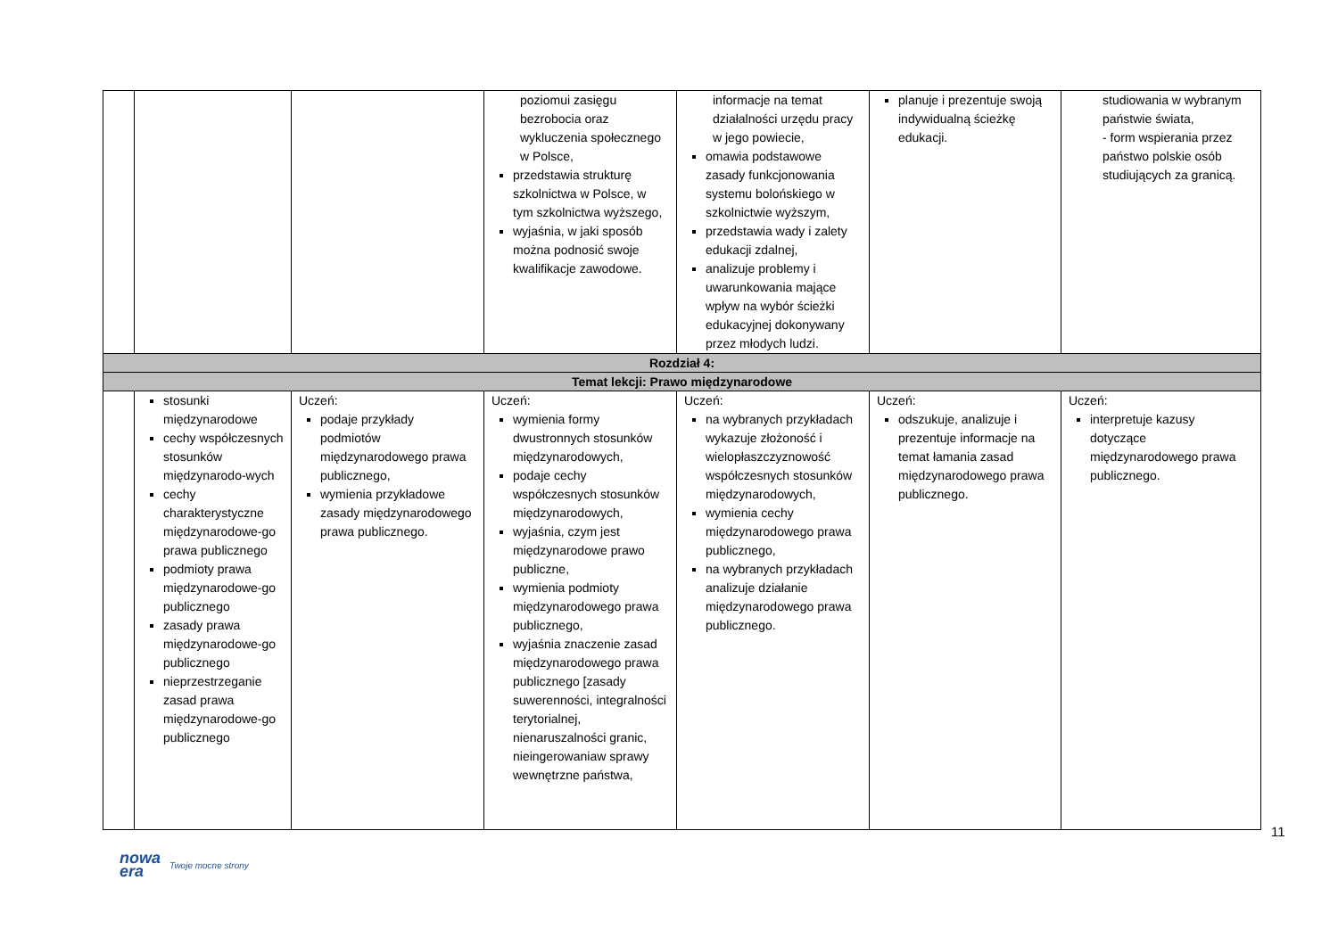| | | | poziomui zasięgu bezrobocia oraz wykluczenia społecznego w Polsce, przedstawia strukturę szkolnictwa w Polsce, w tym szkolnictwa wyższego, wyjaśnia, w jaki sposób można podnosić swoje kwalifikacje zawodowe. | informacje na temat działalności urzędu pracy w jego powiecie, omawia podstawowe zasady funkcjonowania systemu bolońskiego w szkolnictwie wyższym, przedstawia wady i zalety edukacji zdalnej, analizuje problemy i uwarunkowania mające wpływ na wybór ścieżki edukacyjnej dokonywany przez młodych ludzi. | planuje i prezentuje swoją indywidualną ścieżkę edukacji. | studiowania w wybranym państwie świata, - form wspierania przez państwo polskie osób studiujących za granicą. |
| Rozdział 4: | | | | | | |
| Temat lekcji: Prawo międzynarodowe | | | | | | |
| | stosunki międzynarodowe cechy współczesnych stosunków międzynarodo-wych cechy charakterystyczne międzynarodowe-go prawa publicznego podmioty prawa międzynarodowe-go publicznego zasady prawa międzynarodowe-go publicznego nieprzestrzeganie zasad prawa międzynarodowe-go publicznego | Uczeń: podaje przykłady podmiotów międzynarodowego prawa publicznego, wymienia przykładowe zasady międzynarodowego prawa publicznego. | Uczeń: wymienia formy dwustronnych stosunków międzynarodowych, podaje cechy współczesnych stosunków międzynarodowych, wyjaśnia, czym jest międzynarodowe prawo publiczne, wymienia podmioty międzynarodowego prawa publicznego, wyjaśnia znaczenie zasad międzynarodowego prawa publicznego [zasady suwerenności, integralności terytorialnej, nienaruszalności granic, nieingerowaniaw sprawy wewnętrzne państwa, | Uczeń: na wybranych przykładach wykazuje złożoność i wielopłaszczyznowość współczesnych stosunków międzynarodowych, wymienia cechy międzynarodowego prawa publicznego, na wybranych przykładach analizuje działanie międzynarodowego prawa publicznego. | Uczeń: odszukuje, analizuje i prezentuje informacje na temat łamania zasad międzynarodowego prawa publicznego. | Uczeń: interpretuje kazusy dotyczące międzynarodowego prawa publicznego. |
11
nowa
era Twoje mocne strony